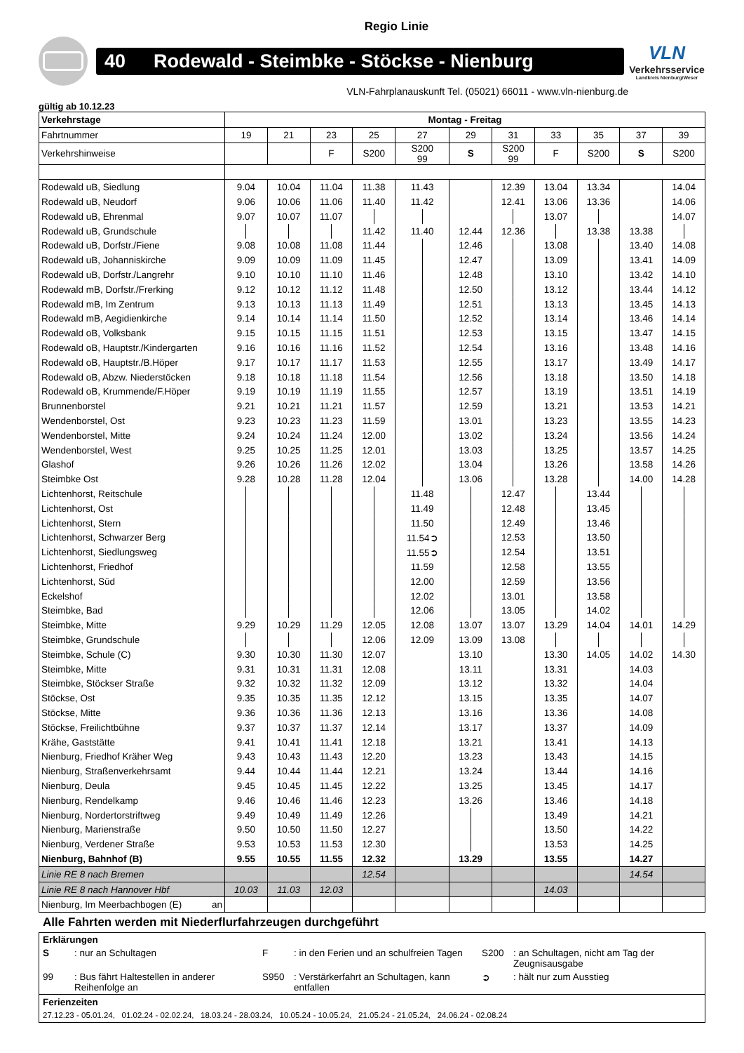Regio Linie
40 Rodewald - Steimbke - Stöckse - Nienburg
VLN
Verkehrsservice
Landkreis Nienburg/Weser
VLN-Fahrplanauskunft Tel. (05021) 66011 - www.vln-nienburg.de
gültig ab 10.12.23
| Verkehrstage | Montag - Freitag | | | | | | | | | | |
| --- | --- | --- | --- | --- | --- | --- | --- | --- | --- | --- | --- |
| Fahrtnummer | 19 | 21 | 23 | 25 | 27 | 29 | 31 | 33 | 35 | 37 | 39 |
| Verkehrshinweise | | | F | S200 | S200 99 | S | S200 99 | F | S200 | S | S200 |
| Rodewald uB, Siedlung | 9.04 | 10.04 | 11.04 | 11.38 | 11.43 | | 12.39 | 13.04 | 13.34 | | 14.04 |
| Rodewald uB, Neudorf | 9.06 | 10.06 | 11.06 | 11.40 | 11.42 | | 12.41 | 13.06 | 13.36 | | 14.06 |
| Rodewald uB, Ehrenmal | 9.07 | 10.07 | 11.07 | | | | | 13.07 | | | 14.07 |
| Rodewald uB, Grundschule | | | | 11.42 | 11.40 | 12.44 | 12.36 | | 13.38 | 13.38 | |
| Rodewald uB, Dorfstr./Fiene | 9.08 | 10.08 | 11.08 | 11.44 | | 12.46 | | 13.08 | | 13.40 | 14.08 |
| Rodewald uB, Johanniskirche | 9.09 | 10.09 | 11.09 | 11.45 | | 12.47 | | 13.09 | | 13.41 | 14.09 |
| Rodewald uB, Dorfstr./Langrehr | 9.10 | 10.10 | 11.10 | 11.46 | | 12.48 | | 13.10 | | 13.42 | 14.10 |
| Rodewald mB, Dorfstr./Frerking | 9.12 | 10.12 | 11.12 | 11.48 | | 12.50 | | 13.12 | | 13.44 | 14.12 |
| Rodewald mB, Im Zentrum | 9.13 | 10.13 | 11.13 | 11.49 | | 12.51 | | 13.13 | | 13.45 | 14.13 |
| Rodewald mB, Aegidienkirche | 9.14 | 10.14 | 11.14 | 11.50 | | 12.52 | | 13.14 | | 13.46 | 14.14 |
| Rodewald oB, Volksbank | 9.15 | 10.15 | 11.15 | 11.51 | | 12.53 | | 13.15 | | 13.47 | 14.15 |
| Rodewald oB, Hauptstr./Kindergarten | 9.16 | 10.16 | 11.16 | 11.52 | | 12.54 | | 13.16 | | 13.48 | 14.16 |
| Rodewald oB, Hauptstr./B.Höper | 9.17 | 10.17 | 11.17 | 11.53 | | 12.55 | | 13.17 | | 13.49 | 14.17 |
| Rodewald oB, Abzw. Niederstöcken | 9.18 | 10.18 | 11.18 | 11.54 | | 12.56 | | 13.18 | | 13.50 | 14.18 |
| Rodewald oB, Krummende/F.Höper | 9.19 | 10.19 | 11.19 | 11.55 | | 12.57 | | 13.19 | | 13.51 | 14.19 |
| Brunnenborstel | 9.21 | 10.21 | 11.21 | 11.57 | | 12.59 | | 13.21 | | 13.53 | 14.21 |
| Wendenborstel, Ost | 9.23 | 10.23 | 11.23 | 11.59 | | 13.01 | | 13.23 | | 13.55 | 14.23 |
| Wendenborstel, Mitte | 9.24 | 10.24 | 11.24 | 12.00 | | 13.02 | | 13.24 | | 13.56 | 14.24 |
| Wendenborstel, West | 9.25 | 10.25 | 11.25 | 12.01 | | 13.03 | | 13.25 | | 13.57 | 14.25 |
| Glashof | 9.26 | 10.26 | 11.26 | 12.02 | | 13.04 | | 13.26 | | 13.58 | 14.26 |
| Steimbke Ost | 9.28 | 10.28 | 11.28 | 12.04 | | 13.06 | | 13.28 | | 14.00 | 14.28 |
| Lichtenhorst, Reitschule | | | | | 11.48 | | 12.47 | | 13.44 | | |
| Lichtenhorst, Ost | | | | | 11.49 | | 12.48 | | 13.45 | | |
| Lichtenhorst, Stern | | | | | 11.50 | | 12.49 | | 13.46 | | |
| Lichtenhorst, Schwarzer Berg | | | | | 11.54➲ | | 12.53 | | 13.50 | | |
| Lichtenhorst, Siedlungsweg | | | | | 11.55➲ | | 12.54 | | 13.51 | | |
| Lichtenhorst, Friedhof | | | | | 11.59 | | 12.58 | | 13.55 | | |
| Lichtenhorst, Süd | | | | | 12.00 | | 12.59 | | 13.56 | | |
| Eckelshof | | | | | 12.02 | | 13.01 | | 13.58 | | |
| Steimbke, Bad | | | | | 12.06 | | 13.05 | | 14.02 | | |
| Steimbke, Mitte | 9.29 | 10.29 | 11.29 | 12.05 | 12.08 | 13.07 | 13.07 | 13.29 | 14.04 | 14.01 | 14.29 |
| Steimbke, Grundschule | | | | 12.06 | 12.09 | 13.09 | 13.08 | | | | |
| Steimbke, Schule (C) | 9.30 | 10.30 | 11.30 | 12.07 | | 13.10 | | 13.30 | 14.05 | 14.02 | 14.30 |
| Steimbke, Mitte | 9.31 | 10.31 | 11.31 | 12.08 | | 13.11 | | 13.31 | | 14.03 | |
| Steimbke, Stöckser Straße | 9.32 | 10.32 | 11.32 | 12.09 | | 13.12 | | 13.32 | | 14.04 | |
| Stöckse, Ost | 9.35 | 10.35 | 11.35 | 12.12 | | 13.15 | | 13.35 | | 14.07 | |
| Stöckse, Mitte | 9.36 | 10.36 | 11.36 | 12.13 | | 13.16 | | 13.36 | | 14.08 | |
| Stöckse, Freilichtbühne | 9.37 | 10.37 | 11.37 | 12.14 | | 13.17 | | 13.37 | | 14.09 | |
| Krähe, Gaststätte | 9.41 | 10.41 | 11.41 | 12.18 | | 13.21 | | 13.41 | | 14.13 | |
| Nienburg, Friedhof Kräher Weg | 9.43 | 10.43 | 11.43 | 12.20 | | 13.23 | | 13.43 | | 14.15 | |
| Nienburg, Straßenverkehrsamt | 9.44 | 10.44 | 11.44 | 12.21 | | 13.24 | | 13.44 | | 14.16 | |
| Nienburg, Deula | 9.45 | 10.45 | 11.45 | 12.22 | | 13.25 | | 13.45 | | 14.17 | |
| Nienburg, Rendelkamp | 9.46 | 10.46 | 11.46 | 12.23 | | 13.26 | | 13.46 | | 14.18 | |
| Nienburg, Nordertorstriftweg | 9.49 | 10.49 | 11.49 | 12.26 | | | | 13.49 | | 14.21 | |
| Nienburg, Marienstraße | 9.50 | 10.50 | 11.50 | 12.27 | | | | 13.50 | | 14.22 | |
| Nienburg, Verdener Straße | 9.53 | 10.53 | 11.53 | 12.30 | | | | 13.53 | | 14.25 | |
| Nienburg, Bahnhof (B) | 9.55 | 10.55 | 11.55 | 12.32 | | 13.29 | | 13.55 | | 14.27 | |
| Linie RE 8 nach Bremen | | | | 12.54 | | | | | | 14.54 | |
| Linie RE 8 nach Hannover Hbf | 10.03 | 11.03 | 12.03 | | | | | 14.03 | | | |
| Nienburg, Im Meerbachbogen (E) an | | | | | | | | | | | |
Alle Fahrten werden mit Niederflurfahrzeugen durchgeführt
Erklärungen
S: nur an Schultagen F: in den Ferien und an schulfreien Tagen
S200: an Schultagen, nicht am Tag der Zeugnisausgabe
99: Bus fährt Haltestellen in anderer Reihenfolge an
S950: Verstärkerfahrt an Schultagen, kann entfallen
➲: hält nur zum Ausstieg
Ferienzeiten
27.12.23 - 05.01.24, 01.02.24 - 02.02.24, 18.03.24 - 28.03.24, 10.05.24 - 10.05.24, 21.05.24 - 21.05.24, 24.06.24 - 02.08.24